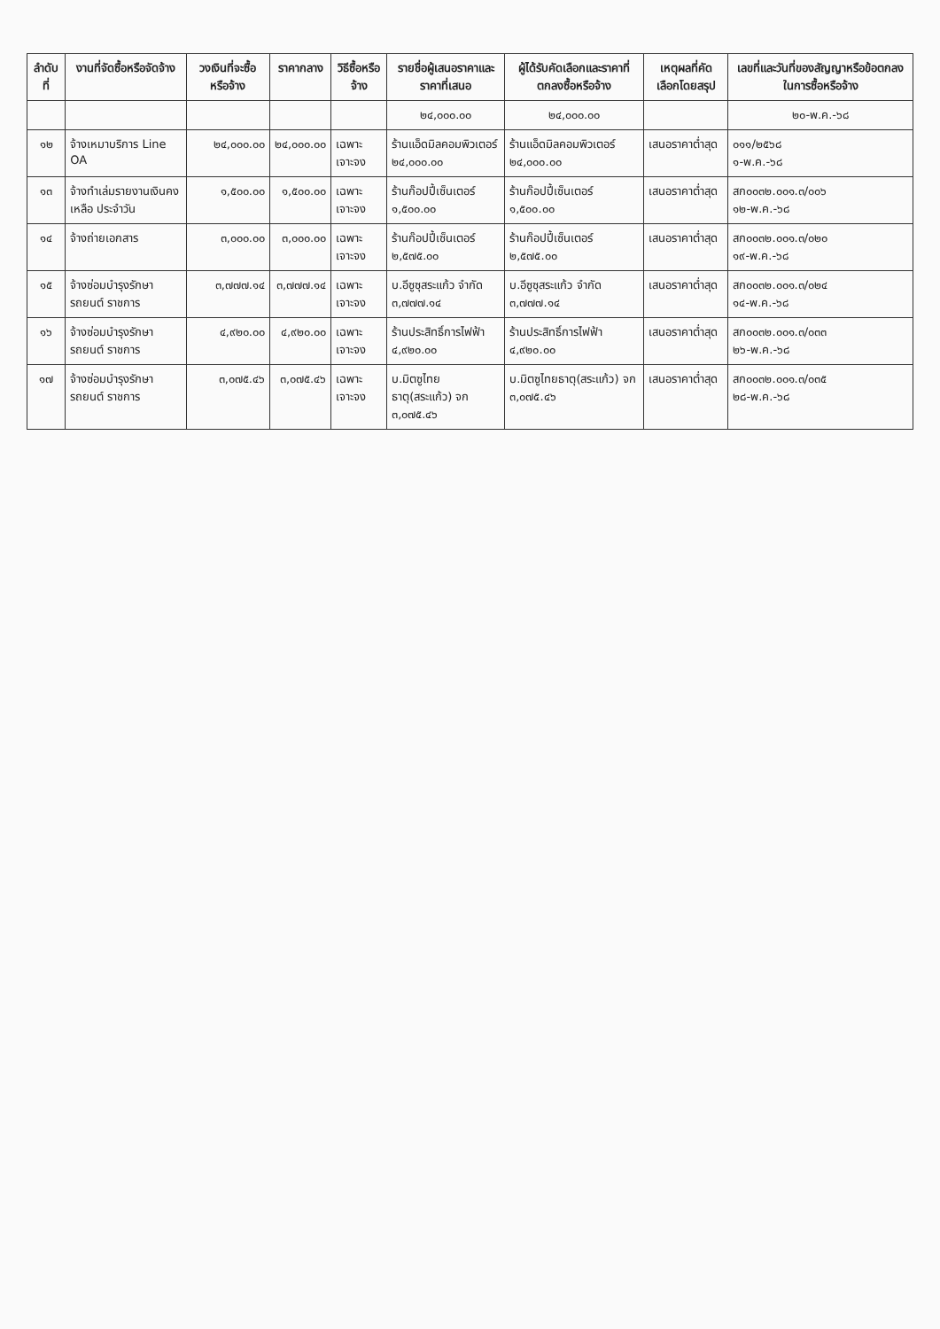| ลำดับที่ | งานที่จัดซื้อหรือจัดจ้าง | วงเงินที่จะซื้อหรือจ้าง | ราคากลาง | วิธีซื้อหรือจ้าง | รายชื่อผู้เสนอราคาและราคาที่เสนอ | ผู้ได้รับคัดเลือกและราคาที่ตกลงซื้อหรือจ้าง | เหตุผลที่คัดเลือกโดยสรุป | เลขที่และวันที่ของสัญญาหรือข้อตกลงในการซื้อหรือจ้าง |
| --- | --- | --- | --- | --- | --- | --- | --- | --- |
| | | | | | ๒๔,๐๐๐.๐๐ | ๒๔,๐๐๐.๐๐ | | ๒๐-พ.ค.-๖๘ |
| ๑๒ | จ้างเหมาบริการ Line OA | ๒๔,๐๐๐.๐๐ | ๒๔,๐๐๐.๐๐ | เฉพาะเจาะจง | ร้านแอ็ดมิลคอมพิวเตอร์ ๒๔,๐๐๐.๐๐ | ร้านแอ็ดมิลคอมพิวเตอร์ ๒๔,๐๐๐.๐๐ | เสนอราคาต่ำสุด | ๐๑๑/๒๕๖๘ ๑-พ.ค.-๖๘ |
| ๑๓ | จ้างทำเล่มรายงานเงินคงเหลือ ประจำวัน | ๑,๕๐๐.๐๐ | ๑,๕๐๐.๐๐ | เฉพาะเจาะจง | ร้านก๊อปปี้เซ็นเตอร์ ๑,๕๐๐.๐๐ | ร้านก๊อปปี้เซ็นเตอร์ ๑,๕๐๐.๐๐ | เสนอราคาต่ำสุด | สก๐๐๓๒.๐๐๑.๓/๐๐๖ ๑๒-พ.ค.-๖๘ |
| ๑๔ | จ้างถ่ายเอกสาร | ๓,๐๐๐.๐๐ | ๓,๐๐๐.๐๐ | เฉพาะเจาะจง | ร้านก๊อปปี้เซ็นเตอร์ ๒,๕๗๕.๐๐ | ร้านก๊อปปี้เซ็นเตอร์ ๒,๕๗๕.๐๐ | เสนอราคาต่ำสุด | สก๐๐๓๒.๐๐๑.๓/๐๒๐ ๑๙-พ.ค.-๖๘ |
| ๑๕ | จ้างซ่อมบำรุงรักษารถยนต์ ราชการ | ๓,๗๗๗.๑๔ | ๓,๗๗๗.๑๔ | เฉพาะเจาะจง | บ.อีซูซุสระแก้ว จำกัด ๓,๗๗๗.๑๔ | บ.อีซูซุสระแก้ว จำกัด ๓,๗๗๗.๑๔ | เสนอราคาต่ำสุด | สก๐๐๓๒.๐๐๑.๓/๐๒๔ ๑๔-พ.ค.-๖๘ |
| ๑๖ | จ้างซ่อมบำรุงรักษารถยนต์ ราชการ | ๔,๙๒๐.๐๐ | ๔,๙๒๐.๐๐ | เฉพาะเจาะจง | ร้านประสิทธิ์การไฟฟ้า ๔,๙๒๐.๐๐ | ร้านประสิทธิ์การไฟฟ้า ๔,๙๒๐.๐๐ | เสนอราคาต่ำสุด | สก๐๐๓๒.๐๐๑.๓/๐๓๓ ๒๖-พ.ค.-๖๘ |
| ๑๗ | จ้างซ่อมบำรุงรักษารถยนต์ ราชการ | ๓,๐๗๕.๔๖ | ๓,๐๗๕.๔๖ | เฉพาะเจาะจง | บ.มิตซูไทยธาตุ(สระแก้ว) จก ๓,๐๗๕.๔๖ | บ.มิตซูไทยธาตุ(สระแก้ว) จก ๓,๐๗๕.๔๖ | เสนอราคาต่ำสุด | สก๐๐๓๒.๐๐๑.๓/๐๓๕ ๒๘-พ.ค.-๖๘ |